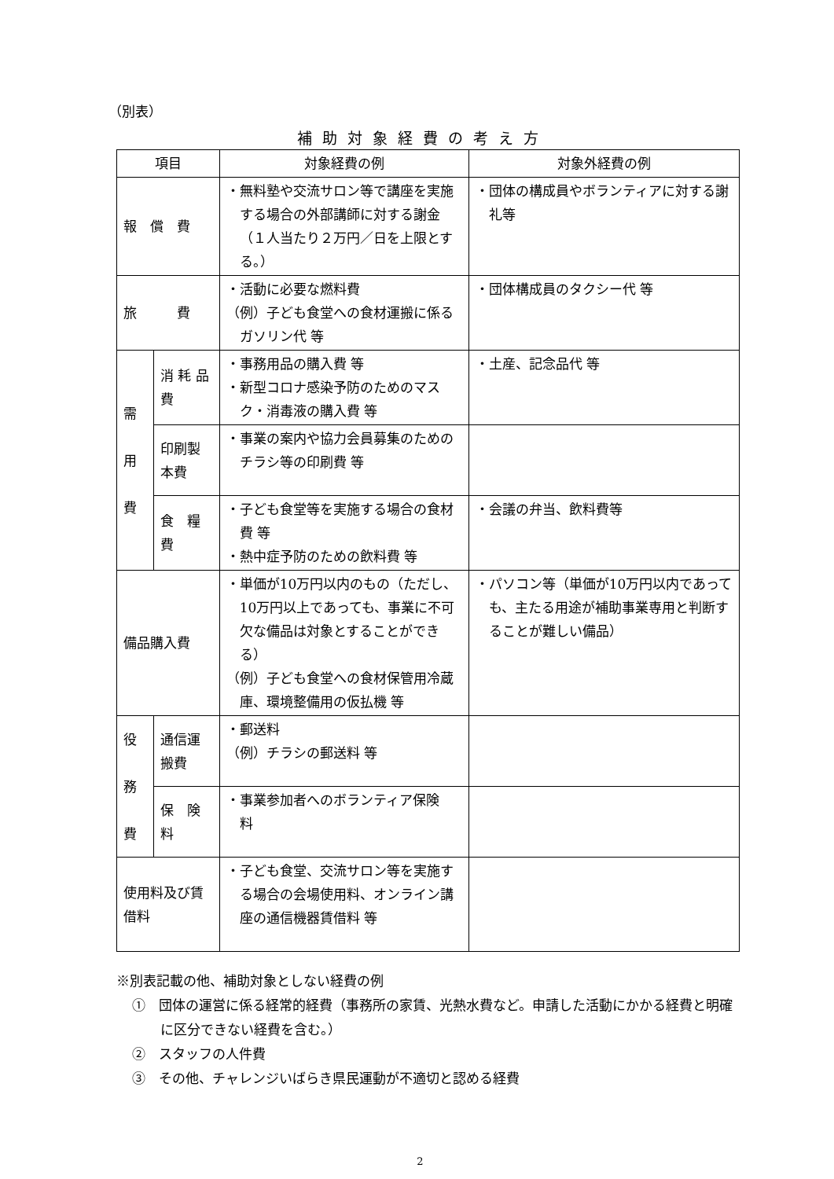（別表）
補助対象経費の考え方
| 項目 | | 対象経費の例 | 対象外経費の例 |
| --- | --- | --- | --- |
| 報 償 費 | | ・無料塾や交流サロン等で講座を実施する場合の外部講師に対する謝金（１人当たり２万円／日を上限とする。） | ・団体の構成員やボランティアに対する謝礼等 |
| 旅 費 | | ・活動に必要な燃料費 （例）子ども食堂への食材運搬に係るガソリン代 等 | ・団体構成員のタクシー代 等 |
| 需 用 費 | 消 耗 品 費 | ・事務用品の購入費 等 ・新型コロナ感染予防のためのマスク・消毒液の購入費 等 | ・土産、記念品代 等 |
| | 印刷製本費 | ・事業の案内や協力会員募集のためのチラシ等の印刷費 等 | |
| | 食 糧 費 | ・子ども食堂等を実施する場合の食材費 等 ・熱中症予防のための飲料費 等 | ・会議の弁当、飲料費等 |
| 備品購入費 | | ・単価が10万円以内のもの（ただし、10万円以上であっても、事業に不可欠な備品は対象とすることができる） （例）子ども食堂への食材保管用冷蔵庫、環境整備用の仮払機 等 | ・パソコン等（単価が10万円以内であっても、主たる用途が補助事業専用と判断することが難しい備品） |
| 役 務 費 | 通信運搬費 | ・郵送料 （例）チラシの郵送料 等 | |
| | 保 険 料 | ・事業参加者へのボランティア保険 料 | |
| 使用料及び賃借料 | | ・子ども食堂、交流サロン等を実施する場合の会場使用料、オンライン講座の通信機器賃借料 等 | |
※別表記載の他、補助対象としない経費の例
①　団体の運営に係る経常的経費（事務所の家賃、光熱水費など。申請した活動にかかる経費と明確に区分できない経費を含む。）
②　スタッフの人件費
③　その他、チャレンジいばらき県民運動が不適切と認める経費
2